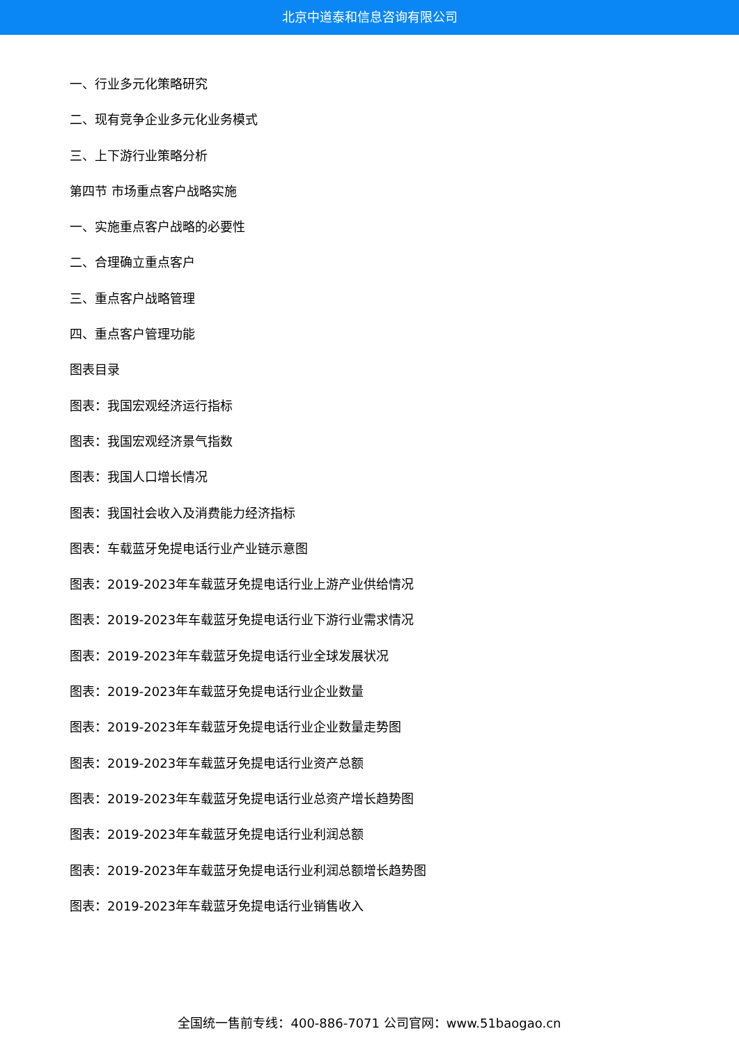北京中道泰和信息咨询有限公司
一、行业多元化策略研究
二、现有竞争企业多元化业务模式
三、上下游行业策略分析
第四节 市场重点客户战略实施
一、实施重点客户战略的必要性
二、合理确立重点客户
三、重点客户战略管理
四、重点客户管理功能
图表目录
图表：我国宏观经济运行指标
图表：我国宏观经济景气指数
图表：我国人口增长情况
图表：我国社会收入及消费能力经济指标
图表：车载蓝牙免提电话行业产业链示意图
图表：2019-2023年车载蓝牙免提电话行业上游产业供给情况
图表：2019-2023年车载蓝牙免提电话行业下游行业需求情况
图表：2019-2023年车载蓝牙免提电话行业全球发展状况
图表：2019-2023年车载蓝牙免提电话行业企业数量
图表：2019-2023年车载蓝牙免提电话行业企业数量走势图
图表：2019-2023年车载蓝牙免提电话行业资产总额
图表：2019-2023年车载蓝牙免提电话行业总资产增长趋势图
图表：2019-2023年车载蓝牙免提电话行业利润总额
图表：2019-2023年车载蓝牙免提电话行业利润总额增长趋势图
图表：2019-2023年车载蓝牙免提电话行业销售收入
全国统一售前专线：400-886-7071 公司官网：www.51baogao.cn